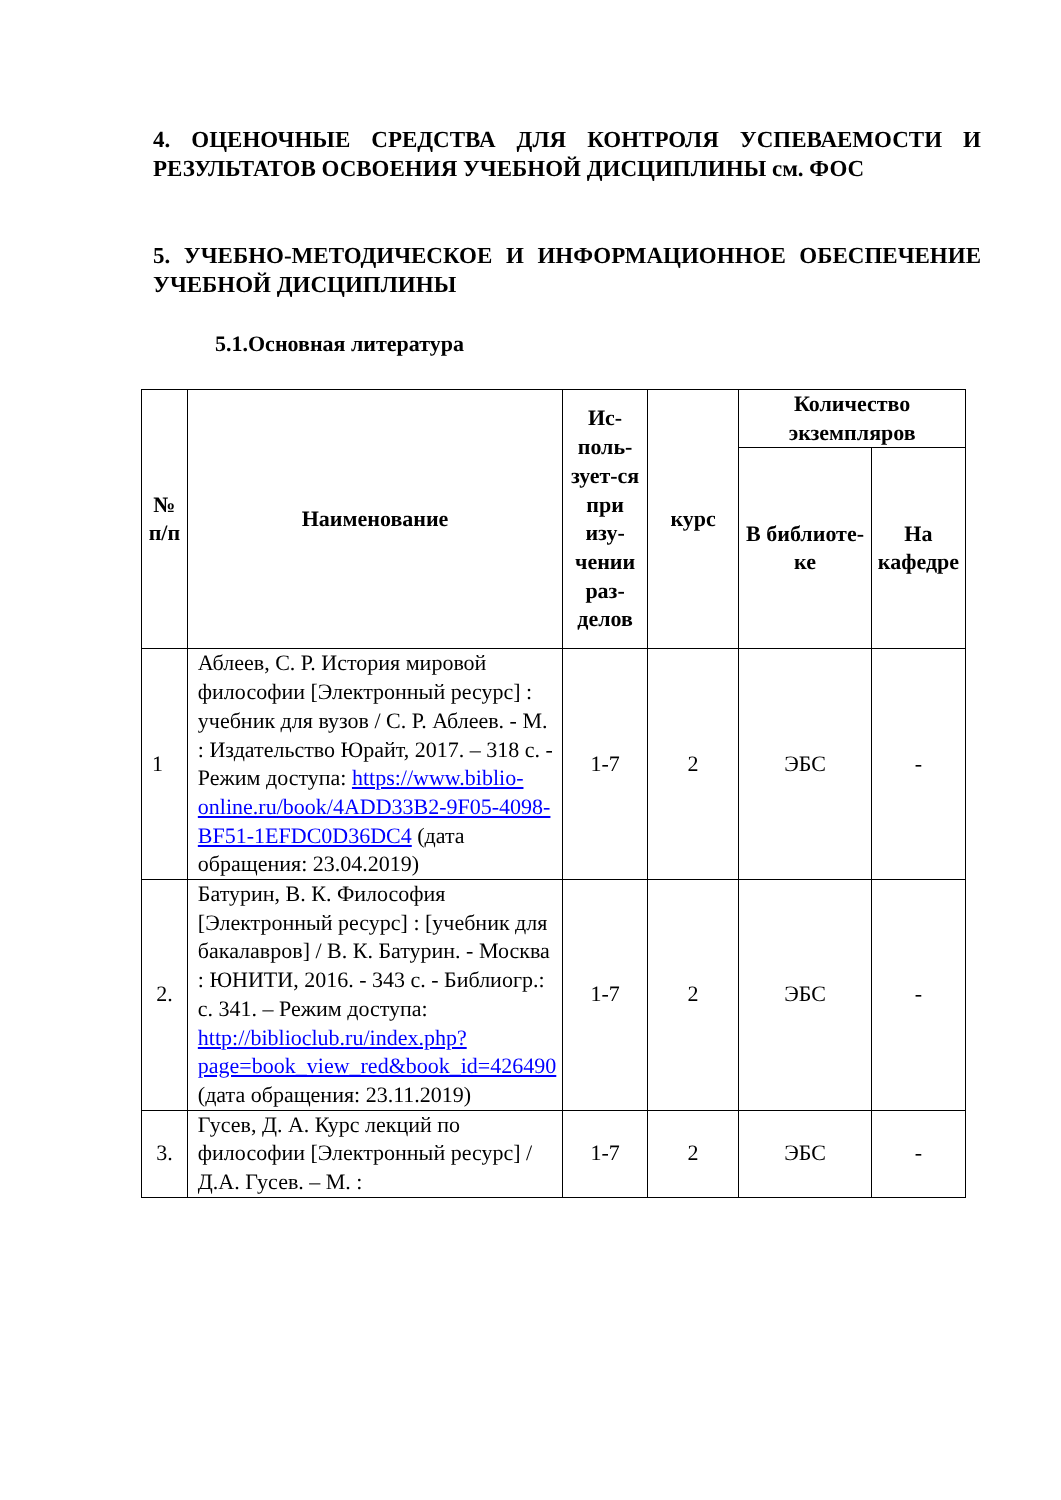4. ОЦЕНОЧНЫЕ СРЕДСТВА ДЛЯ КОНТРОЛЯ УСПЕВАЕМОСТИ И РЕЗУЛЬТАТОВ ОСВОЕНИЯ УЧЕБНОЙ ДИСЦИПЛИНЫ см. ФОС
5. УЧЕБНО-МЕТОДИЧЕСКОЕ И ИНФОРМАЦИОННОЕ ОБЕСПЕЧЕНИЕ УЧЕБНОЙ ДИСЦИПЛИНЫ
5.1.Основная литература
| № п/п | Наименование | Ис-поль-зует-ся при изу-чении раз-делов | курс | Количество экземпляров | |
| --- | --- | --- | --- | --- | --- |
| | | | | В библиоте-ке | На кафедре |
| 1 | Аблеев, С. Р. История мировой философии [Электронный ресурс] : учебник для вузов / С. Р. Аблеев. - М. : Издательство Юрайт, 2017. – 318 с. - Режим доступа: https://www.biblio-online.ru/book/4ADD33B2-9F05-4098-BF51-1EFDC0D36DC4 (дата обращения: 23.04.2019) | 1-7 | 2 | ЭБС | - |
| 2. | Батурин, В. К. Философия [Электронный ресурс] : [учебник для бакалавров] / В. К. Батурин. - Москва : ЮНИТИ, 2016. - 343 с. - Библиогр.: с. 341. – Режим доступа: http://biblioclub.ru/index.php?page=book_view_red&book_id=426490 (дата обращения: 23.11.2019) | 1-7 | 2 | ЭБС | - |
| 3. | Гусев, Д. А. Курс лекций по философии [Электронный ресурс] / Д.А. Гусев. – М. : | 1-7 | 2 | ЭБС | - |